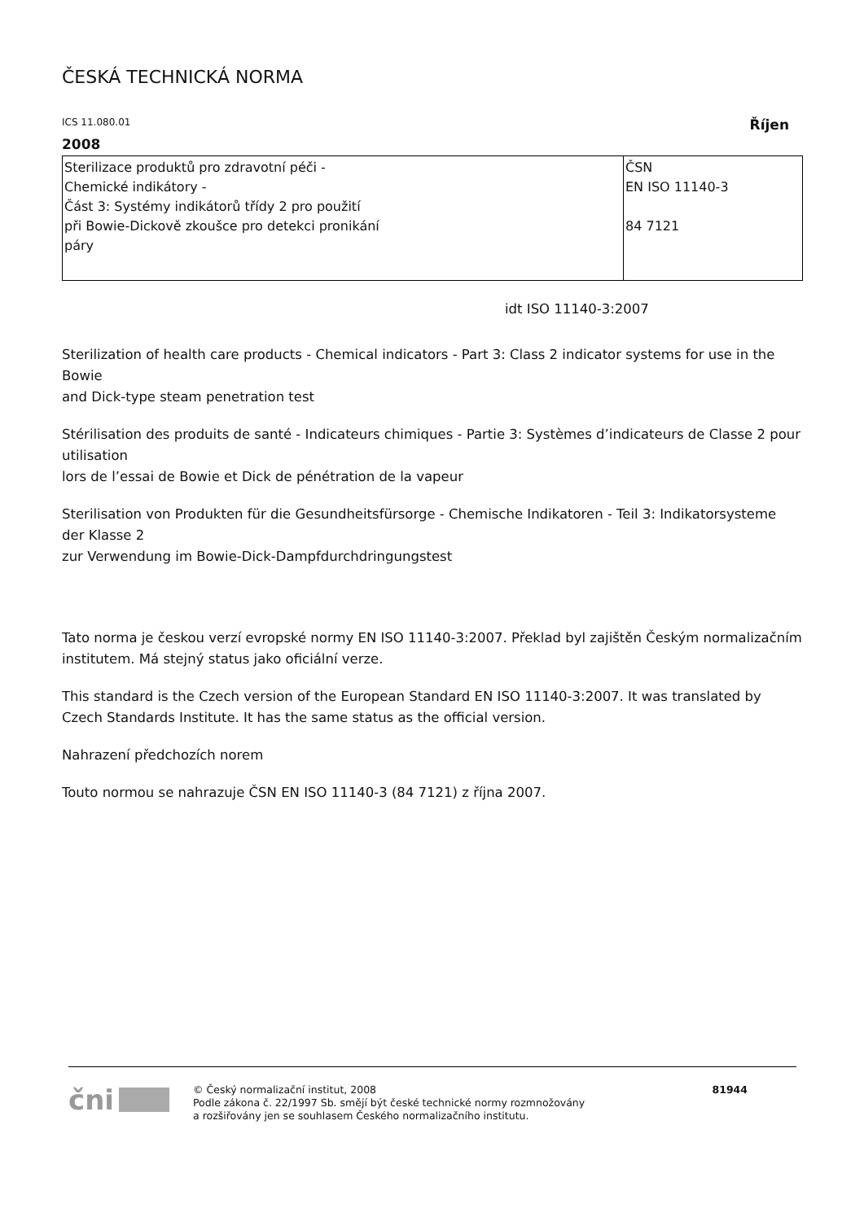ČESKÁ TECHNICKÁ NORMA
ICS 11.080.01 Říjen
2008
| Sterilizace produktů pro zdravotní péči - Chemické indikátory - Část 3: Systémy indikátorů třídy 2 pro použití při Bowie-Dickově zkoušce pro detekci pronikání páry | ČSN EN ISO 11140-3 84 7121 |
idt ISO 11140-3:2007
Sterilization of health care products - Chemical indicators - Part 3: Class 2 indicator systems for use in the Bowie
and Dick-type steam penetration test
Stérilisation des produits de santé - Indicateurs chimiques - Partie 3: Systèmes d’indicateurs de Classe 2 pour utilisation
lors de l’essai de Bowie et Dick de pénétration de la vapeur
Sterilisation von Produkten für die Gesundheitsfürsorge - Chemische Indikatoren - Teil 3: Indikatorsysteme der Klasse 2
zur Verwendung im Bowie-Dick-Dampfdurchdringungstest
Tato norma je českou verzí evropské normy EN ISO 11140-3:2007. Překlad byl zajištěn Českým normalizačním institutem. Má stejný status jako oficiální verze.
This standard is the Czech version of the European Standard EN ISO 11140-3:2007. It was translated by Czech Standards Institute. It has the same status as the official version.
Nahrazení předchozích norem
Touto normou se nahrazuje ČSN EN ISO 11140-3 (84 7121) z října 2007.
čni
© Český normalizační institut, 2008
Podle zákona č. 22/1997 Sb. smějí být české technické normy rozmnožovány
a rozšiřovány jen se souhlasem Českého normalizačního institutu.
81944